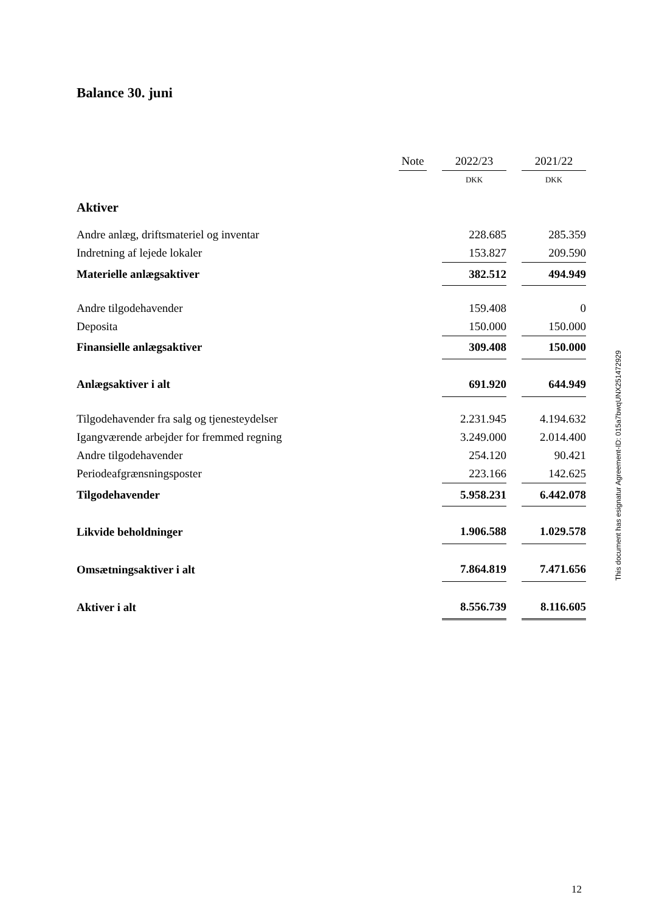Balance 30. juni
| | Note | | 2022/23 | | 2021/22 |
| | | | DKK | | DKK |
| Aktiver | | | | | |
| Andre anlæg, driftsmateriel og inventar | | | 228.685 | | 285.359 |
| Indretning af lejede lokaler | | | 153.827 | | 209.590 |
| Materielle anlægsaktiver | | | 382.512 | | 494.949 |
| Andre tilgodehavender | | | 159.408 | | 0 |
| Deposita | | | 150.000 | | 150.000 |
| Finansielle anlægsaktiver | | | 309.408 | | 150.000 |
| Anlægsaktiver i alt | | | 691.920 | | 644.949 |
| Tilgodehavender fra salg og tjenesteydelser | | | 2.231.945 | | 4.194.632 |
| Igangværende arbejder for fremmed regning | | | 3.249.000 | | 2.014.400 |
| Andre tilgodehavender | | | 254.120 | | 90.421 |
| Periodeafgrænsningsposter | | | 223.166 | | 142.625 |
| Tilgodehavender | | | 5.958.231 | | 6.442.078 |
| Likvide beholdninger | | | 1.906.588 | | 1.029.578 |
| Omsætningsaktiver i alt | | | 7.864.819 | | 7.471.656 |
| Aktiver i alt | | | 8.556.739 | | 8.116.605 |
This document has esignatur Agreement-ID: 015a7bwqUNX251472929
12